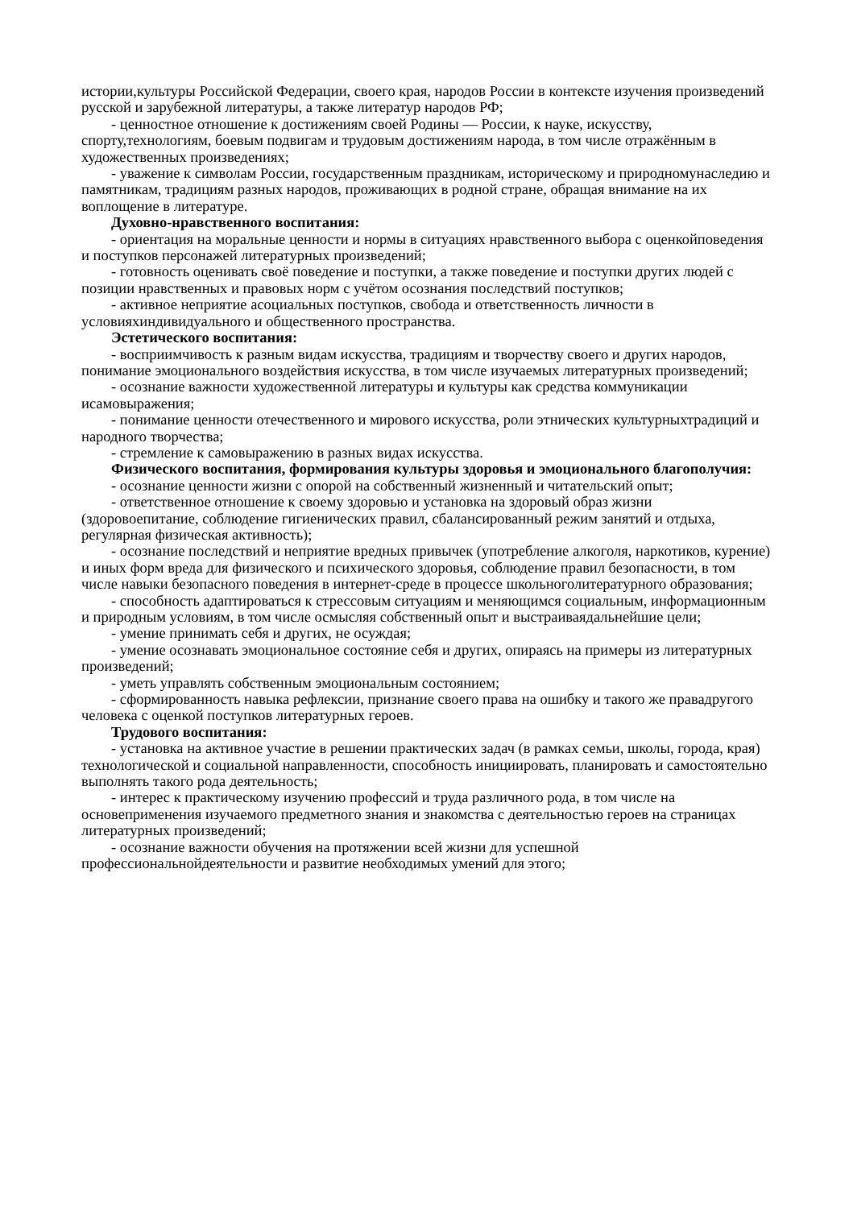истории,культуры Российской Федерации, своего края, народов России в контексте изучения произведений русской и зарубежной литературы, а также литератур народов РФ;
- ценностное отношение к достижениям своей Родины — России, к науке, искусству, спорту,технологиям, боевым подвигам и трудовым достижениям народа, в том числе отражённым в художественных произведениях;
- уважение к символам России, государственным праздникам, историческому и природномунаследию и памятникам, традициям разных народов, проживающих в родной стране, обращая внимание на их воплощение в литературе.
Духовно-нравственного воспитания:
- ориентация на моральные ценности и нормы в ситуациях нравственного выбора с оценкойповедения и поступков персонажей литературных произведений;
- готовность оценивать своё поведение и поступки, а также поведение и поступки других людей с позиции нравственных и правовых норм с учётом осознания последствий поступков;
- активное неприятие асоциальных поступков, свобода и ответственность личности в условияхиндивидуального и общественного пространства.
Эстетического воспитания:
- восприимчивость к разным видам искусства, традициям и творчеству своего и других народов, понимание эмоционального воздействия искусства, в том числе изучаемых литературных произведений;
- осознание важности художественной литературы и культуры как средства коммуникации исамовыражения;
- понимание ценности отечественного и мирового искусства, роли этнических культурныхтрадиций и народного творчества;
- стремление к самовыражению в разных видах искусства.
Физического воспитания, формирования культуры здоровья и эмоционального благополучия:
- осознание ценности жизни с опорой на собственный жизненный и читательский опыт;
- ответственное отношение к своему здоровью и установка на здоровый образ жизни (здоровоепитание, соблюдение гигиенических правил, сбалансированный режим занятий и отдыха, регулярная физическая активность);
- осознание последствий и неприятие вредных привычек (употребление алкоголя, наркотиков, курение) и иных форм вреда для физического и психического здоровья, соблюдение правил безопасности, в том числе навыки безопасного поведения в интернет-среде в процессе школьноголитературного образования;
- способность адаптироваться к стрессовым ситуациям и меняющимся социальным, информационным и природным условиям, в том числе осмысляя собственный опыт и выстраиваядальнейшие цели;
- умение принимать себя и других, не осуждая;
- умение осознавать эмоциональное состояние себя и других, опираясь на примеры из литературных произведений;
- уметь управлять собственным эмоциональным состоянием;
- сформированность навыка рефлексии, признание своего права на ошибку и такого же правадругого человека с оценкой поступков литературных героев.
Трудового воспитания:
- установка на активное участие в решении практических задач (в рамках семьи, школы, города, края) технологической и социальной направленности, способность инициировать, планировать и самостоятельно выполнять такого рода деятельность;
- интерес к практическому изучению профессий и труда различного рода, в том числе на основеприменения изучаемого предметного знания и знакомства с деятельностью героев на страницах литературных произведений;
- осознание важности обучения на протяжении всей жизни для успешной профессиональнойдеятельности и развитие необходимых умений для этого;